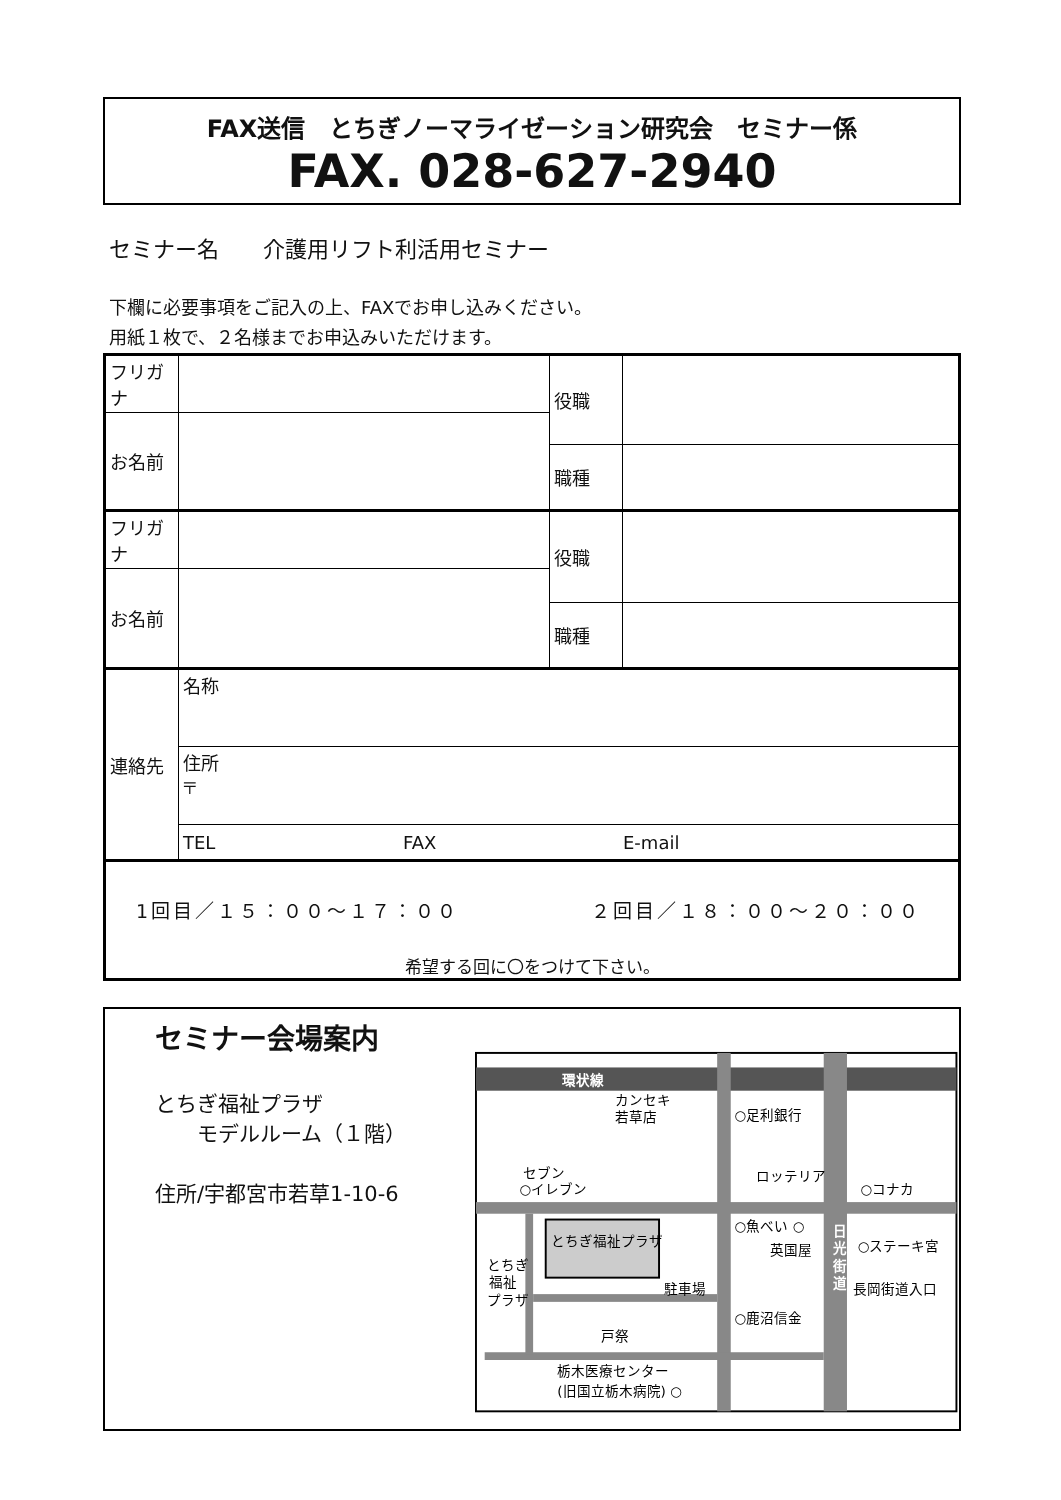FAX送信　とちぎノーマライゼーション研究会　セミナー係
FAX. 028-627-2940
セミナー名　　介護用リフト利活用セミナー
下欄に必要事項をご記入の上、FAXでお申し込みください。
用紙１枚で、２名様までお申込みいただけます。
| フリガナ | | 役職 | |
| お名前 | | | |
| | | 職種 | |
| フリガナ | | 役職 | |
| お名前 | | | |
| | | 職種 | |
| 連絡先 | 名称 | | |
| | 住所 〒 | | |
| | TEL FAX E-mail | | |
| 1回目／１５：００～１７：００ ２回目／１８：００～２０：００ 希望する回に〇をつけて下さい。 | | | |
セミナー会場案内
とちぎ福祉プラザ
　　モデルルーム（１階）
住所/宇都宮市若草1-10-6
環状線
とちぎ福祉プラザ
カンセキ
若草店
○足利銀行
セブン
○イレブン
ロッテリア
○コナカ
○魚べい ○
英国屋
日
光
街
道
○ステーキ宮
長岡街道入口
とちぎ
福祉
プラザ
駐車場
○鹿沼信金
戸祭
栃木医療センター
(旧国立栃木病院) ○